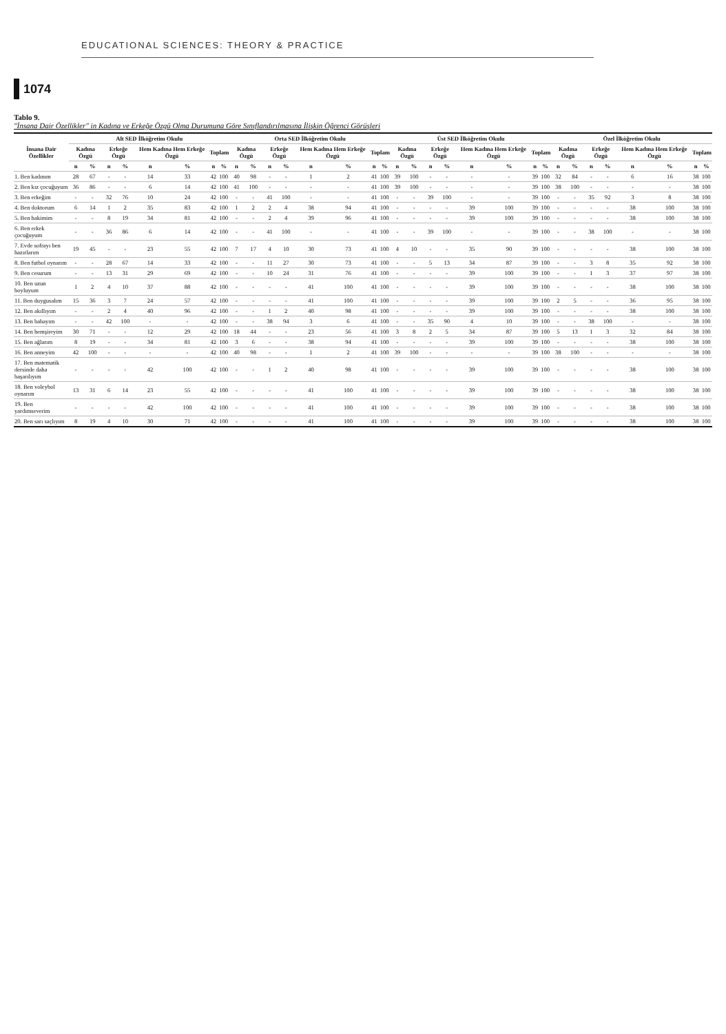EDUCATIONAL SCIENCES: THEORY & PRACTICE
1074
Tablo 9.
"İnsana Dair Özellikler" in Kadına ve Erkeğe Özgü Olma Durumuna Göre Sınıflandırılmasına İlişkin Öğrenci Görüşleri
| İnsana Dair Özellikler | Alt SED İlköğretim Okulu | | | | | | | | Orta SED İlköğretim Okulu | | | | | | | | Üst SED İlköğretim Okulu | | | | | | | | Özel İlköğretim Okulu | | | | | | | |
| --- | --- | --- | --- | --- | --- | --- | --- | --- | --- | --- | --- | --- | --- | --- | --- | --- | --- | --- | --- | --- | --- | --- | --- | --- | --- | --- | --- | --- | --- | --- | --- | --- |
| | Kadına Özgü | | Erkeğe Özgü | | Hem Kadına Hem Erkeğe Özgü | | Toplam | | Kadına Özgü | | Erkeğe Özgü | | Hem Kadına Hem Erkeğe Özgü | | Toplam | | Kadına Özgü | | Erkeğe Özgü | | Hem Kadına Hem Erkeğe Özgü | | Toplam | | Kadına Özgü | | Erkeğe Özgü | | Hem Kadına Hem Erkeğe Özgü | | Toplam | |
| | n | % | n | % | n | % | n | % | n | % | n | % | n | % | n | % | n | % | n | % | n | % | n | % | n | % | n | % | n | % | n | % |
| 1. Ben kadınım | 28 | 67 | - | - | 14 | 33 | 42 | 100 | 40 | 98 | - | - | 1 | 2 | 41 | 100 | 39 | 100 | - | - | - | - | 39 | 100 | 32 | 84 | - | - | 6 | 16 | 38 | 100 |
| 2. Ben kız çocuğuyum | 36 | 86 | - | - | 6 | 14 | 42 | 100 | 41 | 100 | - | - | - | - | 41 | 100 | 39 | 100 | - | - | - | - | 39 | 100 | 38 | 100 | - | - | - | - | 38 | 100 |
| 3. Ben erkeğim | - | - | 32 | 76 | 10 | 24 | 42 | 100 | - | - | 41 | 100 | - | - | 41 | 100 | - | - | 39 | 100 | - | - | 39 | 100 | - | - | 35 | 92 | 3 | 8 | 38 | 100 |
| 4. Ben doktorum | 6 | 14 | 1 | 2 | 35 | 83 | 42 | 100 | 1 | 2 | 2 | 4 | 38 | 94 | 41 | 100 | - | - | - | - | 39 | 100 | 39 | 100 | - | - | - | - | 38 | 100 | 38 | 100 |
| 5. Ben hakimim | - | - | 8 | 19 | 34 | 81 | 42 | 100 | - | - | 2 | 4 | 39 | 96 | 41 | 100 | - | - | - | - | 39 | 100 | 39 | 100 | - | - | - | - | 38 | 100 | 38 | 100 |
| 6. Ben erkek çocuğuyum | - | - | 36 | 86 | 6 | 14 | 42 | 100 | - | - | 41 | 100 | - | - | 41 | 100 | - | - | 39 | 100 | - | - | 39 | 100 | - | - | 38 | 100 | - | - | 38 | 100 |
| 7. Evde sofrayı ben hazırlarım | 19 | 45 | - | - | 23 | 55 | 42 | 100 | 7 | 17 | 4 | 10 | 30 | 73 | 41 | 100 | 4 | 10 | - | - | 35 | 90 | 39 | 100 | - | - | - | - | 38 | 100 | 38 | 100 |
| 8. Ben futbol oynarım | - | - | 28 | 67 | 14 | 33 | 42 | 100 | - | - | 11 | 27 | 30 | 73 | 41 | 100 | - | - | 5 | 13 | 34 | 87 | 39 | 100 | - | - | 3 | 8 | 35 | 92 | 38 | 100 |
| 9. Ben cesurum | - | - | 13 | 31 | 29 | 69 | 42 | 100 | - | - | 10 | 24 | 31 | 76 | 41 | 100 | - | - | - | - | 39 | 100 | 39 | 100 | - | - | 1 | 3 | 37 | 97 | 38 | 100 |
| 10. Ben uzun boyluyum | 1 | 2 | 4 | 10 | 37 | 88 | 42 | 100 | - | - | - | - | 41 | 100 | 41 | 100 | - | - | - | - | 39 | 100 | 39 | 100 | - | - | - | - | 38 | 100 | 38 | 100 |
| 11. Ben duygusalım | 15 | 36 | 3 | 7 | 24 | 57 | 42 | 100 | - | - | - | - | 41 | 100 | 41 | 100 | - | - | - | - | 39 | 100 | 39 | 100 | 2 | 5 | - | - | 36 | 95 | 38 | 100 |
| 12. Ben akıllıyım | - | - | 2 | 4 | 40 | 96 | 42 | 100 | - | - | 1 | 2 | 40 | 98 | 41 | 100 | - | - | - | - | 39 | 100 | 39 | 100 | - | - | - | - | 38 | 100 | 38 | 100 |
| 13. Ben babayım | - | - | 42 | 100 | - | - | 42 | 100 | - | - | 38 | 94 | 3 | 6 | 41 | 100 | - | - | 35 | 90 | 4 | 10 | 39 | 100 | - | - | 38 | 100 | - | - | 38 | 100 |
| 14. Ben hemşireyim | 30 | 71 | - | - | 12 | 29 | 42 | 100 | 18 | 44 | - | - | 23 | 56 | 41 | 100 | 3 | 8 | 2 | 5 | 34 | 87 | 39 | 100 | 5 | 13 | 1 | 3 | 32 | 84 | 38 | 100 |
| 15. Ben ağlarım | 8 | 19 | - | - | 34 | 81 | 42 | 100 | 3 | 6 | - | - | 38 | 94 | 41 | 100 | - | - | - | - | 39 | 100 | 39 | 100 | - | - | - | - | 38 | 100 | 38 | 100 |
| 16. Ben anneyim | 42 | 100 | - | - | - | - | 42 | 100 | 40 | 98 | - | - | 1 | 2 | 41 | 100 | 39 | 100 | - | - | - | - | 39 | 100 | 38 | 100 | - | - | - | - | 38 | 100 |
| 17. Ben matematik dersinde daha başarılıyım | - | - | - | - | 42 | 100 | 42 | 100 | - | - | 1 | 2 | 40 | 98 | 41 | 100 | - | - | - | - | 39 | 100 | 39 | 100 | - | - | - | - | 38 | 100 | 38 | 100 |
| 18. Ben voleybol oynarım | 13 | 31 | 6 | 14 | 23 | 55 | 42 | 100 | - | - | - | - | 41 | 100 | 41 | 100 | - | - | - | - | 39 | 100 | 39 | 100 | - | - | - | - | 38 | 100 | 38 | 100 |
| 19. Ben yardımseverim | - | - | - | - | 42 | 100 | 42 | 100 | - | - | - | - | 41 | 100 | 41 | 100 | - | - | - | - | 39 | 100 | 39 | 100 | - | - | - | - | 38 | 100 | 38 | 100 |
| 20. Ben sarı saçlıyım | 8 | 19 | 4 | 10 | 30 | 71 | 42 | 100 | - | - | - | - | 41 | 100 | 41 | 100 | - | - | - | - | 39 | 100 | 39 | 100 | - | - | - | - | 38 | 100 | 38 | 100 |